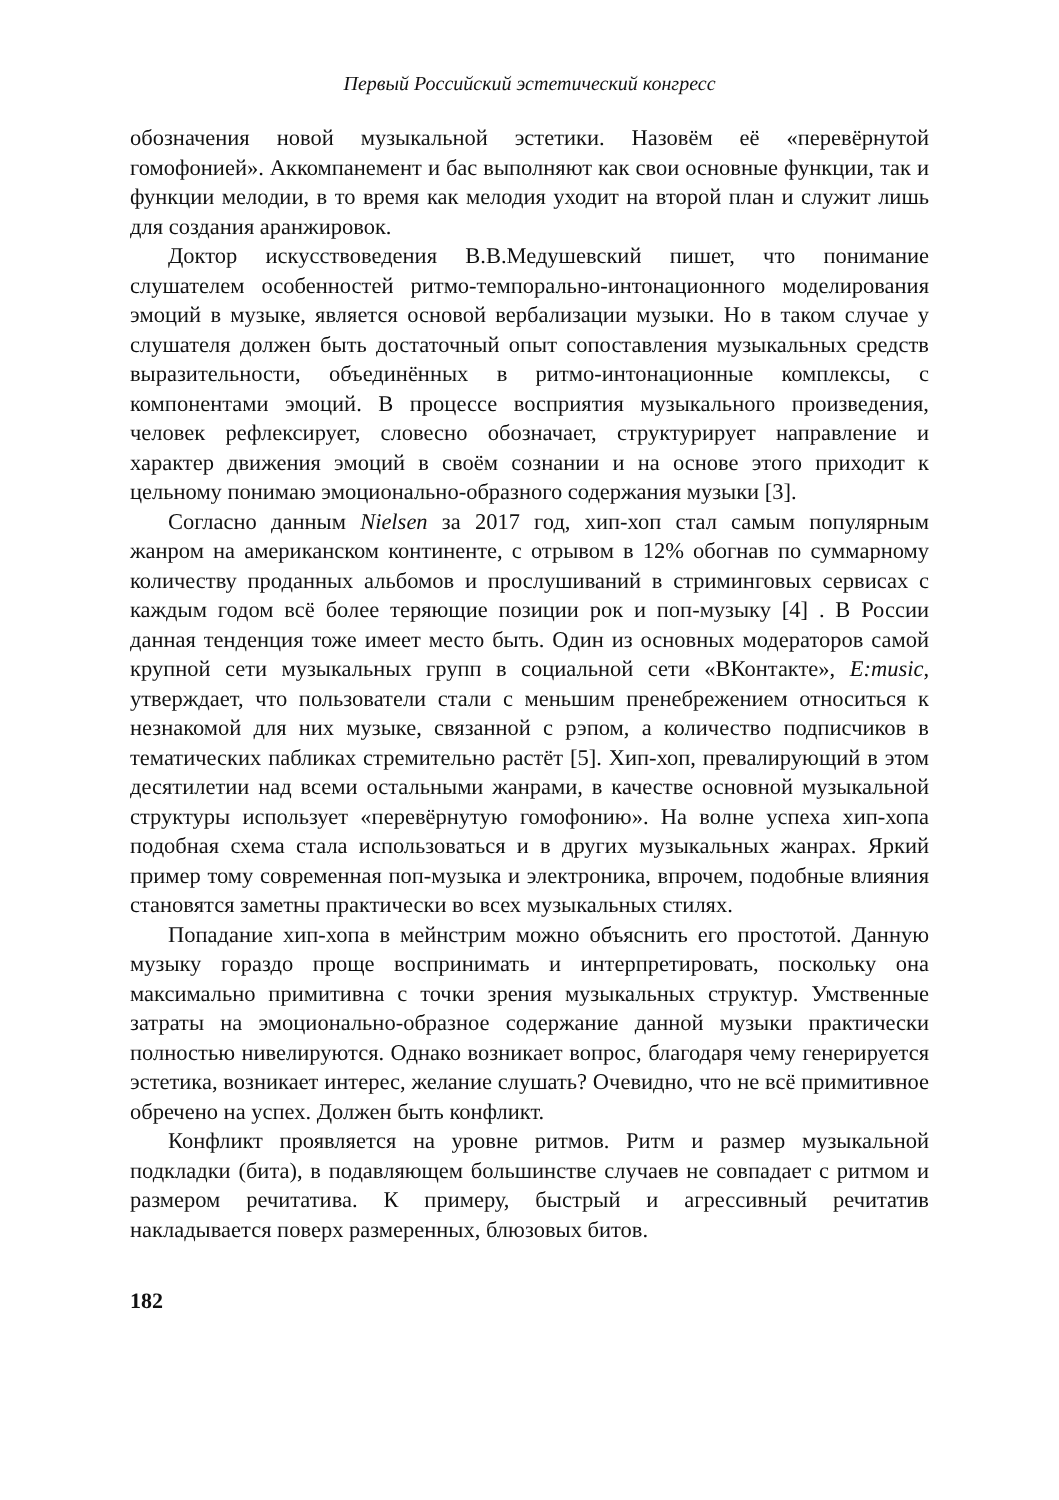Первый Российский эстетический конгресс
обозначения новой музыкальной эстетики. Назовём её «перевёрнутой гомофонией». Аккомпанемент и бас выполняют как свои основные функции, так и функции мелодии, в то время как мелодия уходит на второй план и служит лишь для создания аранжировок.
Доктор искусствоведения В.В.Медушевский пишет, что понимание слушателем особенностей ритмо-темпорально-интонационного моделирования эмоций в музыке, является основой вербализации музыки. Но в таком случае у слушателя должен быть достаточный опыт сопоставления музыкальных средств выразительности, объединённых в ритмо-интонационные комплексы, с компонентами эмоций. В процессе восприятия музыкального произведения, человек рефлексирует, словесно обозначает, структурирует направление и характер движения эмоций в своём сознании и на основе этого приходит к цельному понимаю эмоционально-образного содержания музыки [3].
Согласно данным Nielsen за 2017 год, хип-хоп стал самым популярным жанром на американском континенте, с отрывом в 12% обогнав по суммарному количеству проданных альбомов и прослушиваний в стриминговых сервисах с каждым годом всё более теряющие позиции рок и поп-музыку [4] . В России данная тенденция тоже имеет место быть. Один из основных модераторов самой крупной сети музыкальных групп в социальной сети «ВКонтакте», E:music, утверждает, что пользователи стали с меньшим пренебрежением относиться к незнакомой для них музыке, связанной с рэпом, а количество подписчиков в тематических пабликах стремительно растёт [5]. Хип-хоп, превалирующий в этом десятилетии над всеми остальными жанрами, в качестве основной музыкальной структуры использует «перевёрнутую гомофонию». На волне успеха хип-хопа подобная схема стала использоваться и в других музыкальных жанрах. Яркий пример тому современная поп-музыка и электроника, впрочем, подобные влияния становятся заметны практически во всех музыкальных стилях.
Попадание хип-хопа в мейнстрим можно объяснить его простотой. Данную музыку гораздо проще воспринимать и интерпретировать, поскольку она максимально примитивна с точки зрения музыкальных структур. Умственные затраты на эмоционально-образное содержание данной музыки практически полностью нивелируются. Однако возникает вопрос, благодаря чему генерируется эстетика, возникает интерес, желание слушать? Очевидно, что не всё примитивное обречено на успех. Должен быть конфликт.
Конфликт проявляется на уровне ритмов. Ритм и размер музыкальной подкладки (бита), в подавляющем большинстве случаев не совпадает с ритмом и размером речитатива. К примеру, быстрый и агрессивный речитатив накладывается поверх размеренных, блюзовых битов.
182